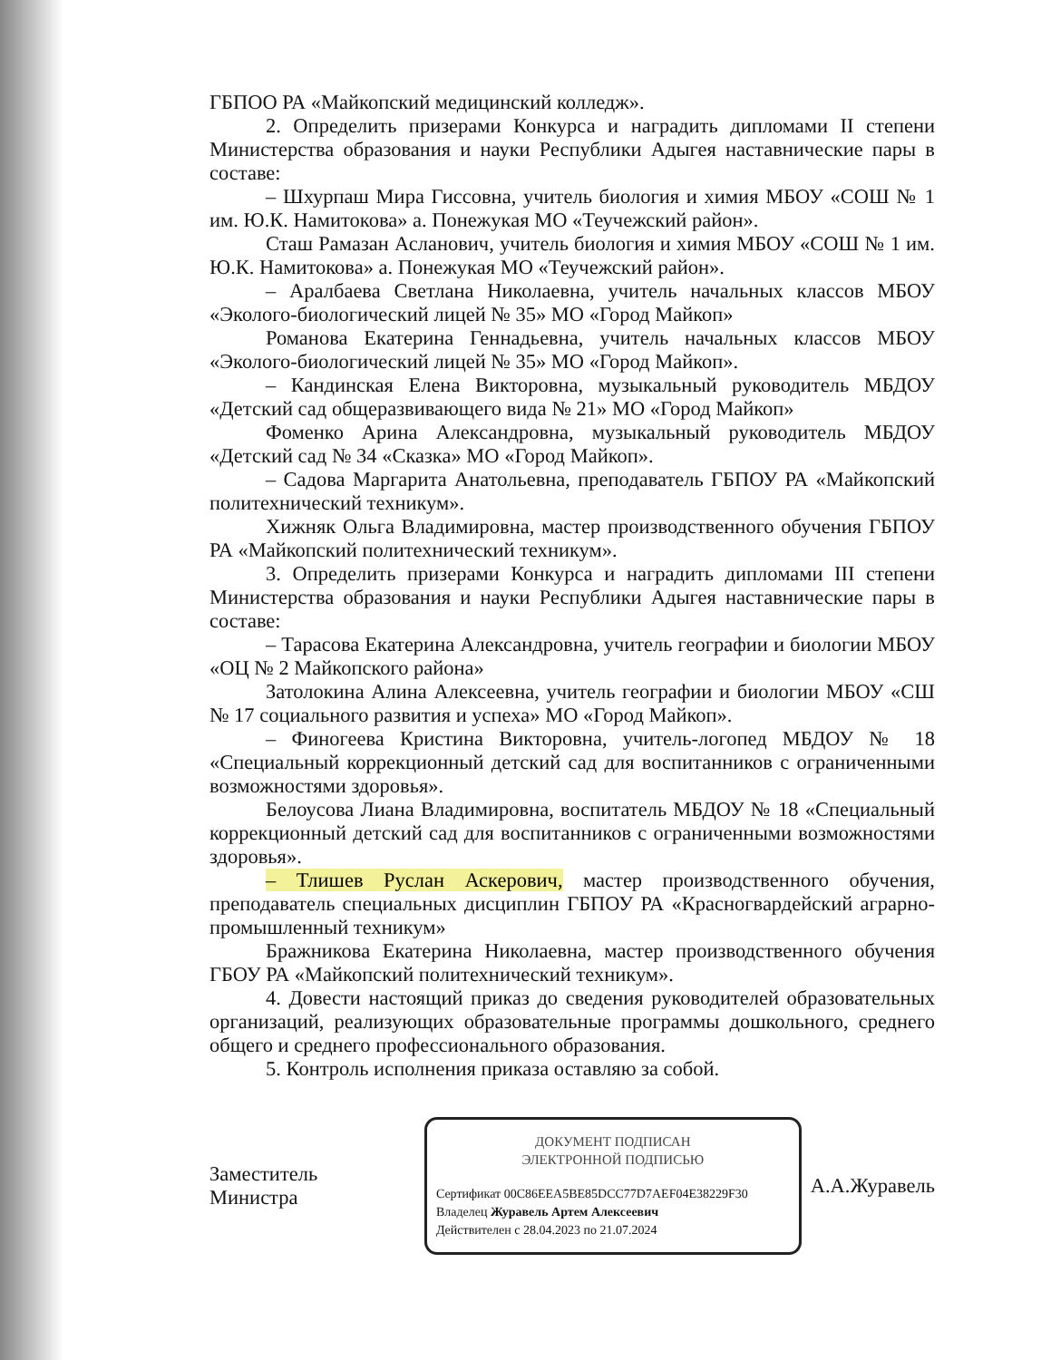ГБПОО РА «Майкопский медицинский колледж».
2. Определить призерами Конкурса и наградить дипломами II степени Министерства образования и науки Республики Адыгея наставнические пары в составе:
– Шхурпаш Мира Гиссовна, учитель биология и химия МБОУ «СОШ № 1 им. Ю.К. Намитокова» а. Понежукая МО «Теучежский район».
Сташ Рамазан Асланович, учитель биология и химия МБОУ «СОШ № 1 им. Ю.К. Намитокова» а. Понежукая МО «Теучежский район».
– Аралбаева Светлана Николаевна, учитель начальных классов МБОУ «Эколого-биологический лицей № 35» МО «Город Майкоп»
Романова Екатерина Геннадьевна, учитель начальных классов МБОУ «Эколого-биологический лицей № 35» МО «Город Майкоп».
– Кандинская Елена Викторовна, музыкальный руководитель МБДОУ «Детский сад общеразвивающего вида № 21» МО «Город Майкоп»
Фоменко Арина Александровна, музыкальный руководитель МБДОУ «Детский сад № 34 «Сказка» МО «Город Майкоп».
– Садова Маргарита Анатольевна, преподаватель ГБПОУ РА «Майкопский политехнический техникум».
Хижняк Ольга Владимировна, мастер производственного обучения ГБПОУ РА «Майкопский политехнический техникум».
3. Определить призерами Конкурса и наградить дипломами III степени Министерства образования и науки Республики Адыгея наставнические пары в составе:
– Тарасова Екатерина Александровна, учитель географии и биологии МБОУ «ОЦ № 2 Майкопского района»
Затолокина Алина Алексеевна, учитель географии и биологии МБОУ «СШ № 17 социального развития и успеха» МО «Город Майкоп».
– Финогеева Кристина Викторовна, учитель-логопед МБДОУ № 18 «Специальный коррекционный детский сад для воспитанников с ограниченными возможностями здоровья».
Белоусова Лиана Владимировна, воспитатель МБДОУ № 18 «Специальный коррекционный детский сад для воспитанников с ограниченными возможностями здоровья».
– Тлишев Руслан Аскерович, мастер производственного обучения, преподаватель специальных дисциплин ГБПОУ РА «Красногвардейский аграрно-промышленный техникум»
Бражникова Екатерина Николаевна, мастер производственного обучения ГБОУ РА «Майкопский политехнический техникум».
4. Довести настоящий приказ до сведения руководителей образовательных организаций, реализующих образовательные программы дошкольного, среднего общего и среднего профессионального образования.
5. Контроль исполнения приказа оставляю за собой.
Заместитель
Министра
ДОКУМЕНТ ПОДПИСАН
ЭЛЕКТРОННОЙ ПОДПИСЬЮ
Сертификат 00C86EEA5BE85DCC77D7AEF04E38229F30
Владелец Журавель Артем Алексеевич
Действителен с 28.04.2023 по 21.07.2024
А.А.Журавель